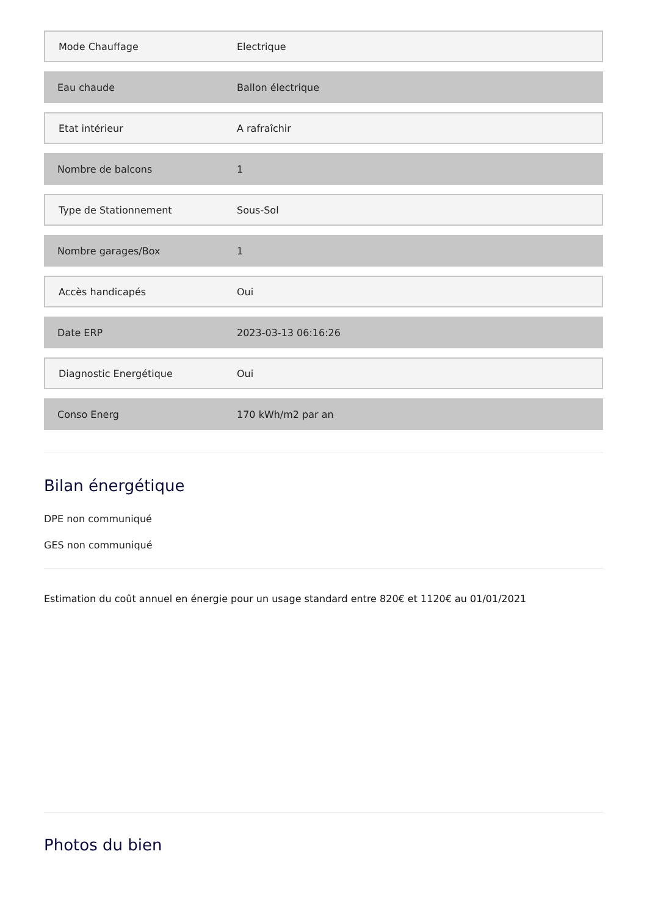| Mode Chauffage | Electrique |
| Eau chaude | Ballon électrique |
| Etat intérieur | A rafraîchir |
| Nombre de balcons | 1 |
| Type de Stationnement | Sous-Sol |
| Nombre garages/Box | 1 |
| Accès handicapés | Oui |
| Date ERP | 2023-03-13 06:16:26 |
| Diagnostic Energétique | Oui |
| Conso Energ | 170 kWh/m2 par an |
Bilan énergétique
DPE non communiqué
GES non communiqué
Estimation du coût annuel en énergie pour un usage standard entre 820€ et 1120€ au 01/01/2021
Photos du bien